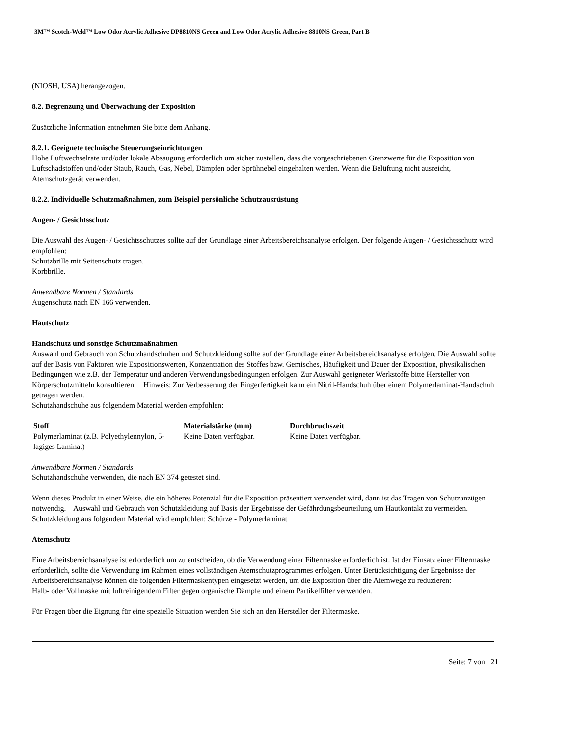3M™ Scotch-Weld™ Low Odor Acrylic Adhesive DP8810NS Green and Low Odor Acrylic Adhesive 8810NS Green, Part B
(NIOSH, USA) herangezogen.
8.2. Begrenzung und Überwachung der Exposition
Zusätzliche Information entnehmen Sie bitte dem Anhang.
8.2.1. Geeignete technische Steuerungseinrichtungen
Hohe Luftwechselrate und/oder lokale Absaugung erforderlich um sicher zustellen, dass die vorgeschriebenen Grenzwerte für die Exposition von Luftschadstoffen und/oder Staub, Rauch, Gas, Nebel, Dämpfen oder Sprühnebel eingehalten werden. Wenn die Belüftung nicht ausreicht, Atemschutzgerät verwenden.
8.2.2. Individuelle Schutzmaßnahmen, zum Beispiel persönliche Schutzausrüstung
Augen- / Gesichtsschutz
Die Auswahl des Augen- / Gesichtsschutzes sollte auf der Grundlage einer Arbeitsbereichsanalyse erfolgen. Der folgende Augen- / Gesichtsschutz wird empfohlen:
Schutzbrille mit Seitenschutz tragen.
Korbbrille.
Anwendbare Normen / Standards
Augenschutz nach EN 166 verwenden.
Hautschutz
Handschutz und sonstige Schutzmaßnahmen
Auswahl und Gebrauch von Schutzhandschuhen und Schutzkleidung sollte auf der Grundlage einer Arbeitsbereichsanalyse erfolgen. Die Auswahl sollte auf der Basis von Faktoren wie Expositionswerten, Konzentration des Stoffes bzw. Gemisches, Häufigkeit und Dauer der Exposition, physikalischen Bedingungen wie z.B. der Temperatur und anderen Verwendungsbedingungen erfolgen. Zur Auswahl geeigneter Werkstoffe bitte Hersteller von Körperschutzmitteln konsultieren. Hinweis: Zur Verbesserung der Fingerfertigkeit kann ein Nitril-Handschuh über einem Polymerlaminat-Handschuh getragen werden.
Schutzhandschuhe aus folgendem Material werden empfohlen:
| Stoff | Materialstärke (mm) | Durchbruchszeit |
| --- | --- | --- |
| Polymerlaminat (z.B. Polyethylennylon, 5-lagiges Laminat) | Keine Daten verfügbar. | Keine Daten verfügbar. |
Anwendbare Normen / Standards
Schutzhandschuhe verwenden, die nach EN 374 getestet sind.
Wenn dieses Produkt in einer Weise, die ein höheres Potenzial für die Exposition präsentiert verwendet wird, dann ist das Tragen von Schutzanzügen notwendig. Auswahl und Gebrauch von Schutzkleidung auf Basis der Ergebnisse der Gefährdungsbeurteilung um Hautkontakt zu vermeiden. Schutzkleidung aus folgendem Material wird empfohlen: Schürze - Polymerlaminat
Atemschutz
Eine Arbeitsbereichsanalyse ist erforderlich um zu entscheiden, ob die Verwendung einer Filtermaske erforderlich ist. Ist der Einsatz einer Filtermaske erforderlich, sollte die Verwendung im Rahmen eines vollständigen Atemschutzprogrammes erfolgen. Unter Berücksichtigung der Ergebnisse der Arbeitsbereichsanalyse können die folgenden Filtermaskentypen eingesetzt werden, um die Exposition über die Atemwege zu reduzieren:
Halb- oder Vollmaske mit luftreinigendem Filter gegen organische Dämpfe und einem Partikelfilter verwenden.
Für Fragen über die Eignung für eine spezielle Situation wenden Sie sich an den Hersteller der Filtermaske.
Seite: 7 von 21